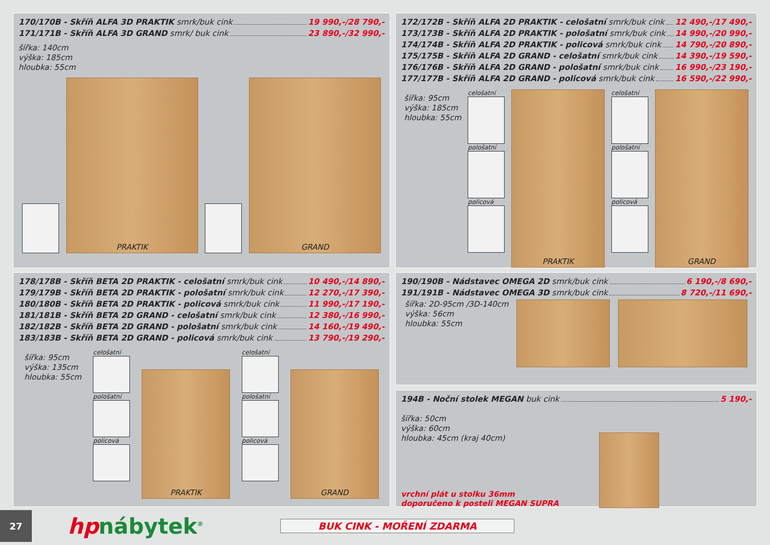170/170B - Skříň ALFA 3D PRAKTIK smrk/buk cink 19 990,-/28 790,-
171/171B - Skříň ALFA 3D GRAND smrk/ buk cink 23 890,-/32 990,-
šířka: 140cm
výška: 185cm
hloubka: 55cm
PRAKTIK
GRAND
172/172B - Skříň ALFA 2D PRAKTIK - celošatní smrk/buk cink 12 490,-/17 490,-
173/173B - Skříň ALFA 2D PRAKTIK - pološatní smrk/buk cink 14 990,-/20 990,-
174/174B - Skříň ALFA 2D PRAKTIK - policová smrk/buk cink 14 790,-/20 890,-
175/175B - Skříň ALFA 2D GRAND - celošatní smrk/buk cink 14 390,-/19 590,-
176/176B - Skříň ALFA 2D GRAND - pološatní smrk/buk cink 16 990,-/23 190,-
177/177B - Skříň ALFA 2D GRAND - policová smrk/buk cink 16 590,-/22 990,-
šířka: 95cm
výška: 185cm
hloubka: 55cm
celošatní
pološatní
policová
PRAKTIK
celošatní
pološatní
policová
GRAND
178/178B - Skříň BETA 2D PRAKTIK - celošatní smrk/buk cink 10 490,-/14 890,-
179/179B - Skříň BETA 2D PRAKTIK - pološatní smrk/buk cink 12 270,-/17 390,-
180/180B - Skříň BETA 2D PRAKTIK - policová smrk/buk cink 11 990,-/17 190,-
181/181B - Skříň BETA 2D GRAND - celošatní smrk/buk cink 12 380,-/16 990,-
182/182B - Skříň BETA 2D GRAND - pološatní smrk/buk cink 14 160,-/19 490,-
183/183B - Skříň BETA 2D GRAND - policová smrk/buk cink 13 790,-/19 290,-
šířka: 95cm
výška: 135cm
hloubka: 55cm
celošatní
pološatní
policová
PRAKTIK
celošatní
pološatní
policová
GRAND
190/190B - Nádstavec OMEGA 2D smrk/buk cink 6 190,-/8 690,-
191/191B - Nádstavec OMEGA 3D smrk/buk cink 8 720,-/11 690,-
šířka: 2D-95cm /3D-140cm
výška: 56cm
hloubka: 55cm
194B - Noční stolek MEGAN buk cink 5 190,-
šířka: 50cm
výška: 60cm
hloubka: 45cm (kraj 40cm)
vrchní plát u stolku 36mm
doporučeno k posteli MEGAN SUPRA
27
hpnábytek<sup>®</sup>
BUK CINK - MOŘENÍ ZDARMA